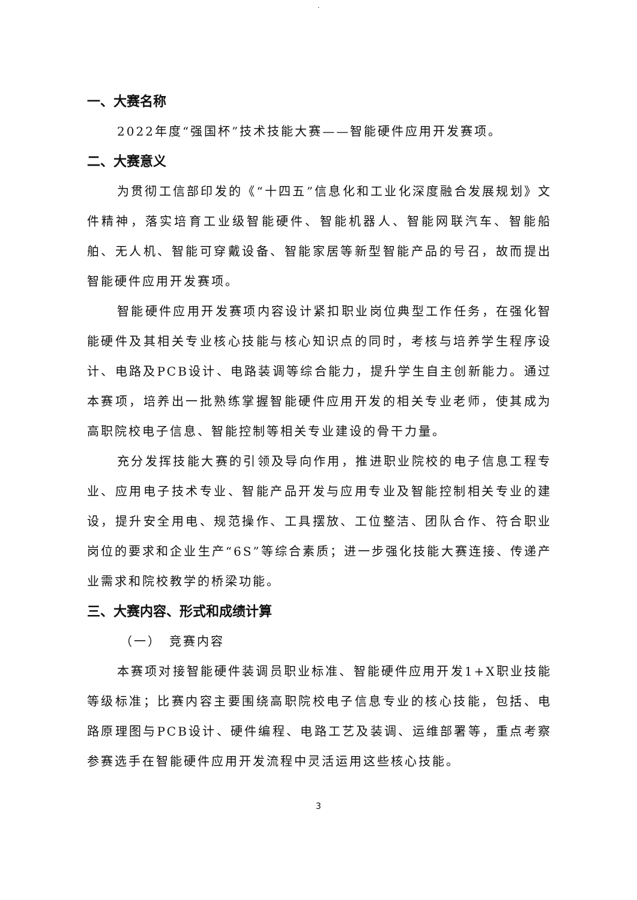.
一、大赛名称
2022年度“强国杯”技术技能大赛——智能硬件应用开发赛项。
二、大赛意义
为贯彻工信部印发的《“十四五”信息化和工业化深度融合发展规划》文件精神，落实培育工业级智能硬件、智能机器人、智能网联汽车、智能船舶、无人机、智能可穿戴设备、智能家居等新型智能产品的号召，故而提出智能硬件应用开发赛项。
智能硬件应用开发赛项内容设计紧扣职业岗位典型工作任务，在强化智能硬件及其相关专业核心技能与核心知识点的同时，考核与培养学生程序设计、电路及PCB设计、电路装调等综合能力，提升学生自主创新能力。通过本赛项，培养出一批熟练掌握智能硬件应用开发的相关专业老师，使其成为高职院校电子信息、智能控制等相关专业建设的骨干力量。
充分发挥技能大赛的引领及导向作用，推进职业院校的电子信息工程专业、应用电子技术专业、智能产品开发与应用专业及智能控制相关专业的建设，提升安全用电、规范操作、工具摆放、工位整洁、团队合作、符合职业岗位的要求和企业生产“6S”等综合素质；进一步强化技能大赛连接、传递产业需求和院校教学的桥梁功能。
三、大赛内容、形式和成绩计算
（一）　竞赛内容
本赛项对接智能硬件装调员职业标准、智能硬件应用开发1+X职业技能等级标准；比赛内容主要围绕高职院校电子信息专业的核心技能，包括、电路原理图与PCB设计、硬件编程、电路工艺及装调、运维部署等，重点考察参赛选手在智能硬件应用开发流程中灵活运用这些核心技能。
3